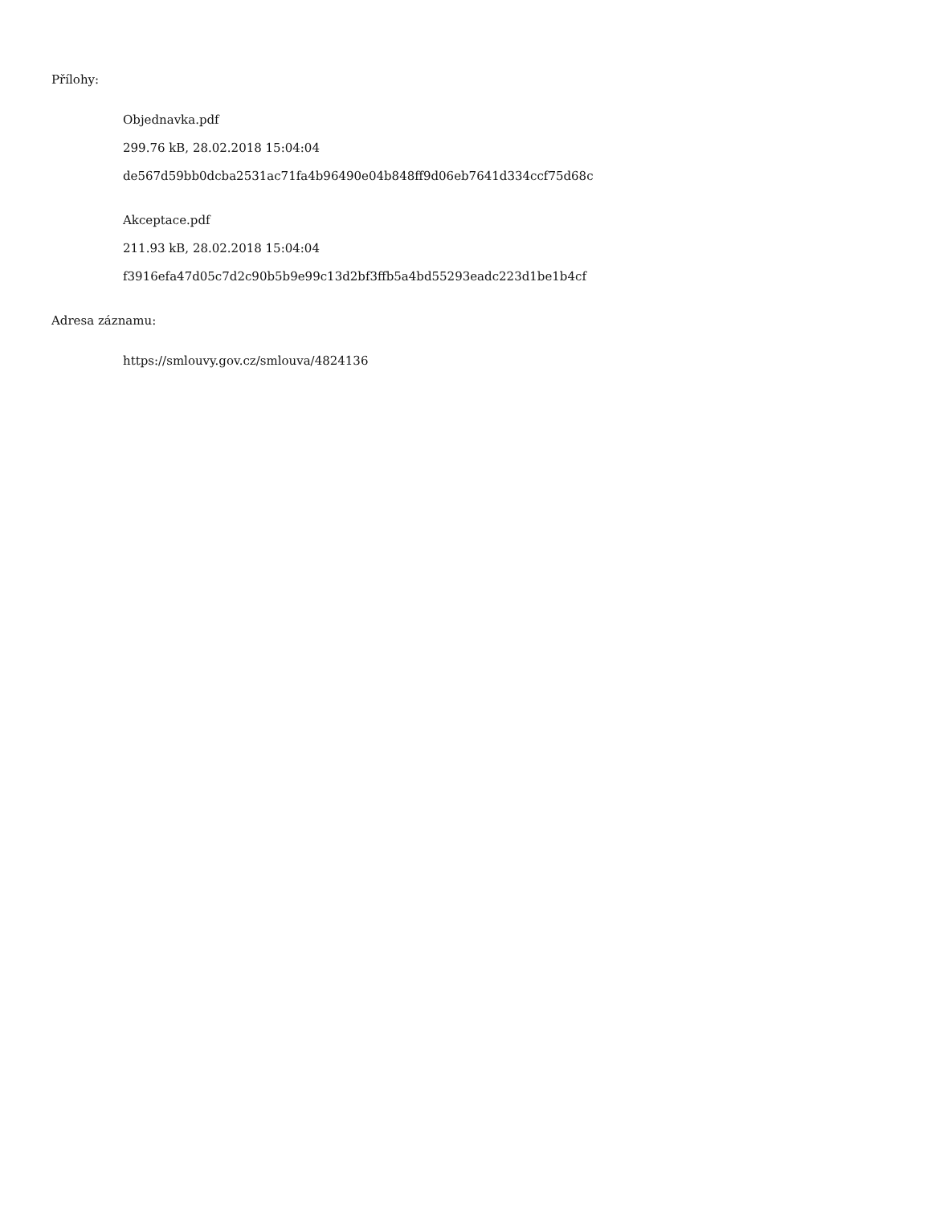Přílohy:
Objednavka.pdf
299.76 kB, 28.02.2018 15:04:04
de567d59bb0dcba2531ac71fa4b96490e04b848ff9d06eb7641d334ccf75d68c
Akceptace.pdf
211.93 kB, 28.02.2018 15:04:04
f3916efa47d05c7d2c90b5b9e99c13d2bf3ffb5a4bd55293eadc223d1be1b4cf
Adresa záznamu:
https://smlouvy.gov.cz/smlouva/4824136